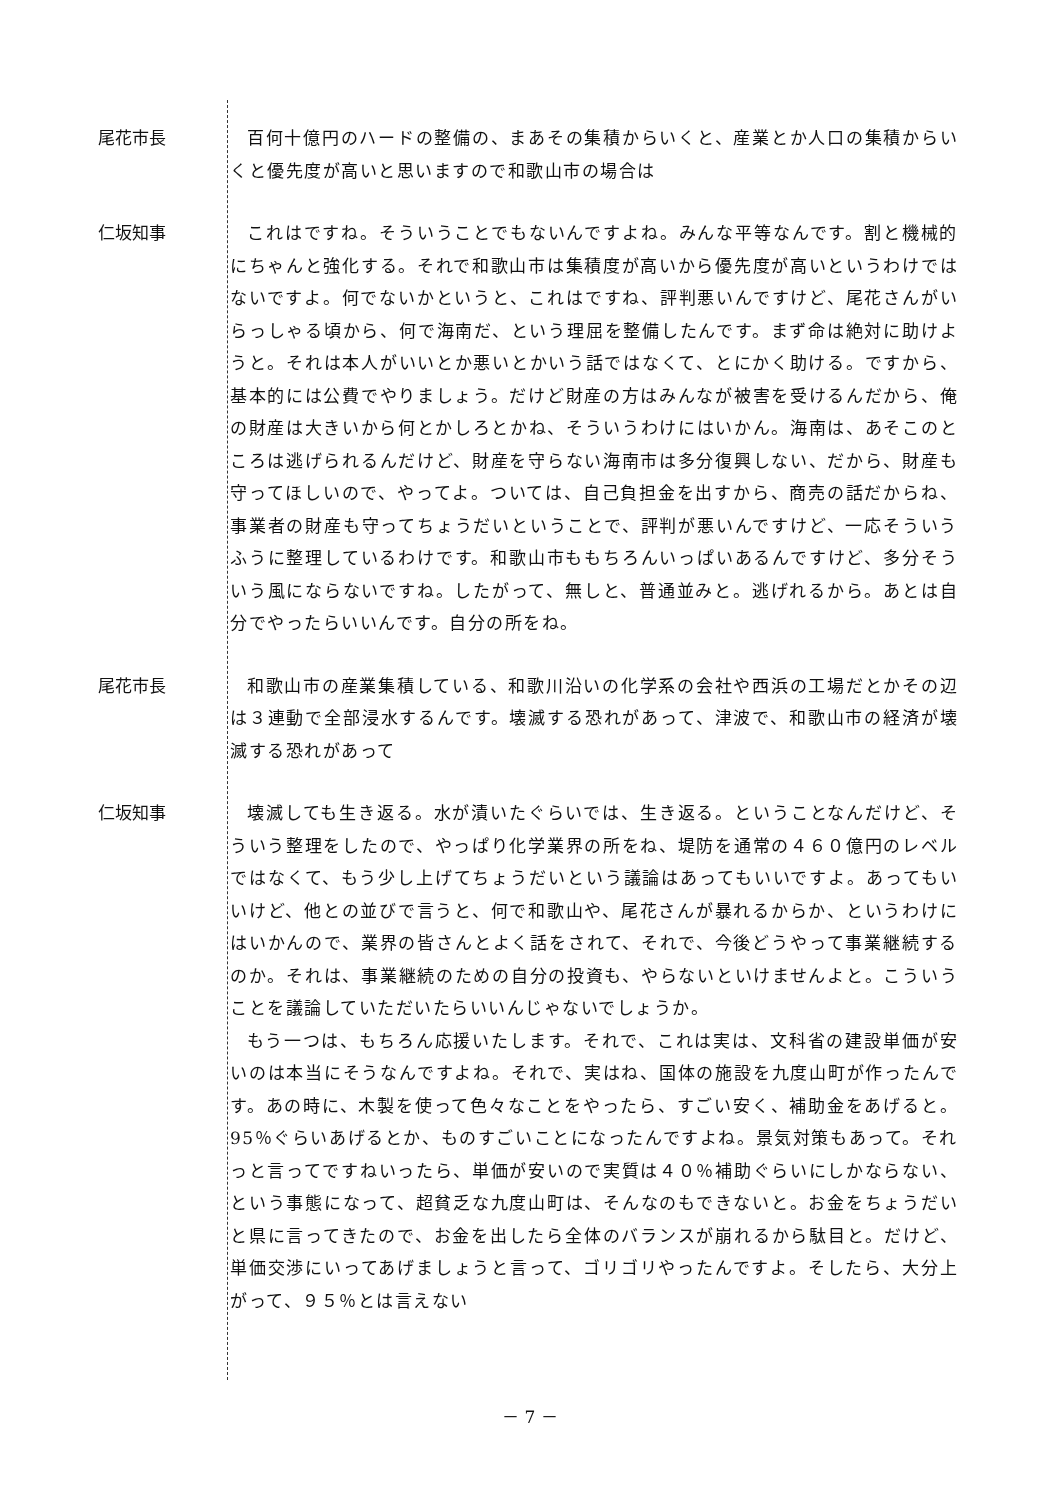尾花市長
百何十億円のハードの整備の、まあその集積からいくと、産業とか人口の集積からいくと優先度が高いと思いますので和歌山市の場合は
仁坂知事
これはですね。そういうことでもないんですよね。みんな平等なんです。割と機械的にちゃんと強化する。それで和歌山市は集積度が高いから優先度が高いというわけではないですよ。何でないかというと、これはですね、評判悪いんですけど、尾花さんがいらっしゃる頃から、何で海南だ、という理屈を整備したんです。まず命は絶対に助けようと。それは本人がいいとか悪いとかいう話ではなくて、とにかく助ける。ですから、基本的には公費でやりましょう。だけど財産の方はみんなが被害を受けるんだから、俺の財産は大きいから何とかしろとかね、そういうわけにはいかん。海南は、あそこのところは逃げられるんだけど、財産を守らない海南市は多分復興しない、だから、財産も守ってほしいので、やってよ。ついては、自己負担金を出すから、商売の話だからね、事業者の財産も守ってちょうだいということで、評判が悪いんですけど、一応そういうふうに整理しているわけです。和歌山市ももちろんいっぱいあるんですけど、多分そういう風にならないですね。したがって、無しと、普通並みと。逃げれるから。あとは自分でやったらいいんです。自分の所をね。
尾花市長
和歌山市の産業集積している、和歌川沿いの化学系の会社や西浜の工場だとかその辺は３連動で全部浸水するんです。壊滅する恐れがあって、津波で、和歌山市の経済が壊滅する恐れがあって
仁坂知事
壊滅しても生き返る。水が漬いたぐらいでは、生き返る。ということなんだけど、そういう整理をしたので、やっぱり化学業界の所をね、堤防を通常の４６０億円のレベルではなくて、もう少し上げてちょうだいという議論はあってもいいですよ。あってもいいけど、他との並びで言うと、何で和歌山や、尾花さんが暴れるからか、というわけにはいかんので、業界の皆さんとよく話をされて、それで、今後どうやって事業継続するのか。それは、事業継続のための自分の投資も、やらないといけませんよと。こういうことを議論していただいたらいいんじゃないでしょうか。
もう一つは、もちろん応援いたします。それで、これは実は、文科省の建設単価が安いのは本当にそうなんですよね。それで、実はね、国体の施設を九度山町が作ったんです。あの時に、木製を使って色々なことをやったら、すごい安く、補助金をあげると。95％ぐらいあげるとか、ものすごいことになったんですよね。景気対策もあって。それっと言ってですねいったら、単価が安いので実質は４０％補助ぐらいにしかならない、という事態になって、超貧乏な九度山町は、そんなのもできないと。お金をちょうだいと県に言ってきたので、お金を出したら全体のバランスが崩れるから駄目と。だけど、単価交渉にいってあげましょうと言って、ゴリゴリやったんですよ。そしたら、大分上がって、９５％とは言えない
－ 7 －